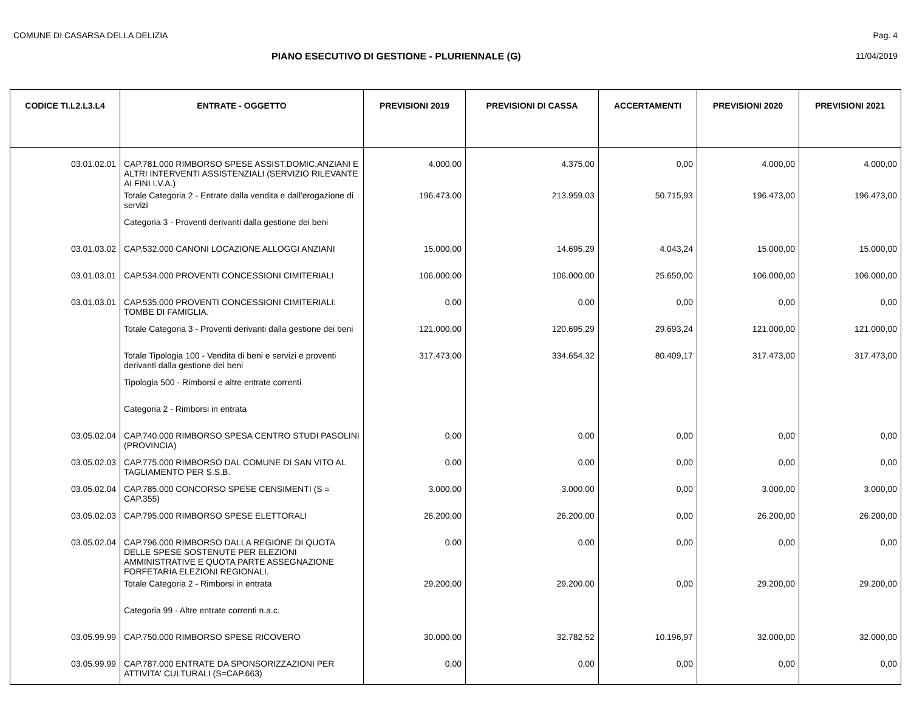COMUNE DI CASARSA DELLA DELIZIA Pag. 4
PIANO ESECUTIVO DI GESTIONE - PLURIENNALE (G) 11/04/2019
| CODICE TI.L2.L3.L4 | ENTRATE - OGGETTO | PREVISIONI 2019 | PREVISIONI DI CASSA | ACCERTAMENTI | PREVISIONI 2020 | PREVISIONI 2021 |
| --- | --- | --- | --- | --- | --- | --- |
| 03.01.02.01 | CAP.781.000 RIMBORSO SPESE ASSIST.DOMIC.ANZIANI E ALTRI INTERVENTI ASSISTENZIALI (SERVIZIO RILEVANTE AI FINI I.V.A.) | 4.000,00 | 4.375,00 | 0,00 | 4.000,00 | 4.000,00 |
| | Totale Categoria 2 - Entrate dalla vendita e dall'erogazione di servizi | 196.473,00 | 213.959,03 | 50.715,93 | 196.473,00 | 196.473,00 |
| | Categoria 3 - Proventi derivanti dalla gestione dei beni | | | | | |
| 03.01.03.02 | CAP.532.000 CANONI LOCAZIONE ALLOGGI ANZIANI | 15.000,00 | 14.695,29 | 4.043,24 | 15.000,00 | 15.000,00 |
| 03.01.03.01 | CAP.534.000 PROVENTI CONCESSIONI CIMITERIALI | 106.000,00 | 106.000,00 | 25.650,00 | 106.000,00 | 106.000,00 |
| 03.01.03.01 | CAP.535.000 PROVENTI CONCESSIONI CIMITERIALI: TOMBE DI FAMIGLIA. | 0,00 | 0,00 | 0,00 | 0,00 | 0,00 |
| | Totale Categoria 3 - Proventi derivanti dalla gestione dei beni | 121.000,00 | 120.695,29 | 29.693,24 | 121.000,00 | 121.000,00 |
| | Totale Tipologia 100 - Vendita di beni e servizi e proventi derivanti dalla gestione dei beni | 317.473,00 | 334.654,32 | 80.409,17 | 317.473,00 | 317.473,00 |
| | Tipologia 500 - Rimborsi e altre entrate correnti | | | | | |
| | Categoria 2 - Rimborsi in entrata | | | | | |
| 03.05.02.04 | CAP.740.000 RIMBORSO SPESA CENTRO STUDI PASOLINI (PROVINCIA) | 0,00 | 0,00 | 0,00 | 0,00 | 0,00 |
| 03.05.02.03 | CAP.775.000 RIMBORSO DAL COMUNE DI SAN VITO AL TAGLIAMENTO PER S.S.B. | 0,00 | 0,00 | 0,00 | 0,00 | 0,00 |
| 03.05.02.04 | CAP.785.000 CONCORSO SPESE CENSIMENTI (S = CAP.355) | 3.000,00 | 3.000,00 | 0,00 | 3.000,00 | 3.000,00 |
| 03.05.02.03 | CAP.795.000 RIMBORSO SPESE ELETTORALI | 26.200,00 | 26.200,00 | 0,00 | 26.200,00 | 26.200,00 |
| 03.05.02.04 | CAP.796.000 RIMBORSO DALLA REGIONE DI QUOTA DELLE SPESE SOSTENUTE PER ELEZIONI AMMINISTRATIVE E QUOTA PARTE ASSEGNAZIONE FORFETARIA ELEZIONI REGIONALI. | 0,00 | 0,00 | 0,00 | 0,00 | 0,00 |
| | Totale Categoria 2 - Rimborsi in entrata | 29.200,00 | 29.200,00 | 0,00 | 29.200,00 | 29.200,00 |
| | Categoria 99 - Altre entrate correnti n.a.c. | | | | | |
| 03.05.99.99 | CAP.750.000 RIMBORSO SPESE RICOVERO | 30.000,00 | 32.782,52 | 10.196,97 | 32.000,00 | 32.000,00 |
| 03.05.99.99 | CAP.787.000 ENTRATE DA SPONSORIZZAZIONI PER ATTIVITA' CULTURALI (S=CAP.663) | 0,00 | 0,00 | 0,00 | 0,00 | 0,00 |